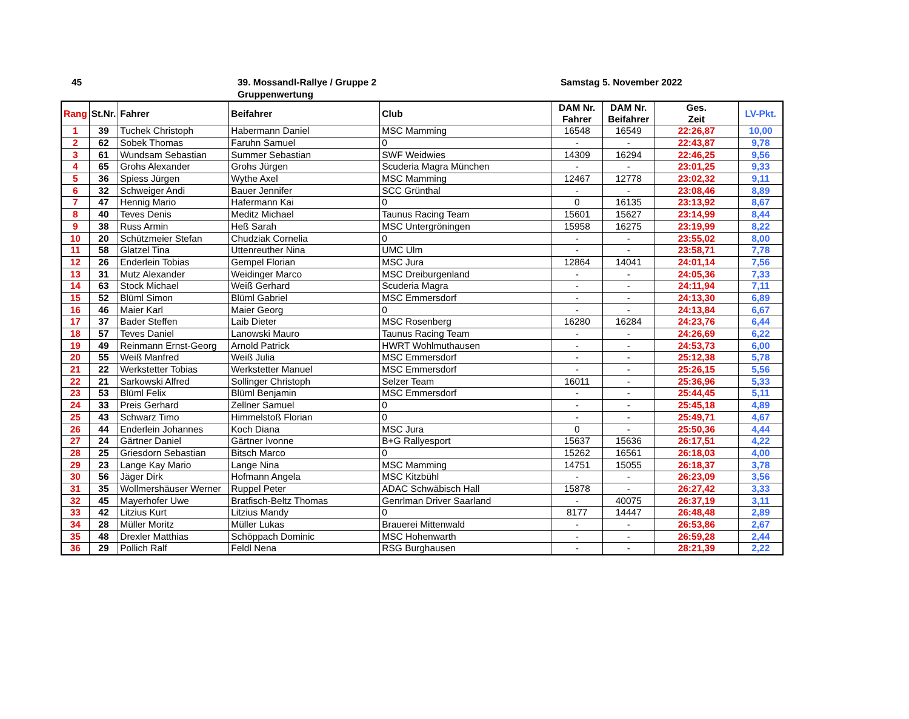45
39. Mossandl-Rallye / Gruppe 2
Gruppenwertung
Samstag 5. November 2022
| Rang | St.Nr. | Fahrer | Beifahrer | Club | DAM Nr. Fahrer | DAM Nr. Beifahrer | Ges. Zeit | LV-Pkt. |
| --- | --- | --- | --- | --- | --- | --- | --- | --- |
| 1 | 39 | Tuchek Christoph | Habermann Daniel | MSC Mamming | 16548 | 16549 | 22:26,87 | 10,00 |
| 2 | 62 | Sobek Thomas | Faruhn Samuel | 0 | - | - | 22:43,87 | 9,78 |
| 3 | 61 | Wundsam Sebastian | Summer Sebastian | SWF Weidwies | 14309 | 16294 | 22:46,25 | 9,56 |
| 4 | 65 | Grohs Alexander | Grohs Jürgen | Scuderia Magra München | - | - | 23:01,25 | 9,33 |
| 5 | 36 | Spiess Jürgen | Wythe Axel | MSC Mamming | 12467 | 12778 | 23:02,32 | 9,11 |
| 6 | 32 | Schweiger Andi | Bauer Jennifer | SCC Grünthal | - | - | 23:08,46 | 8,89 |
| 7 | 47 | Hennig Mario | Hafermann Kai | 0 | 0 | 16135 | 23:13,92 | 8,67 |
| 8 | 40 | Teves Denis | Meditz Michael | Taunus Racing Team | 15601 | 15627 | 23:14,99 | 8,44 |
| 9 | 38 | Russ Armin | Heß Sarah | MSC Untergröningen | 15958 | 16275 | 23:19,99 | 8,22 |
| 10 | 20 | Schützmeier Stefan | Chudziak Cornelia | 0 | - | - | 23:55,02 | 8,00 |
| 11 | 58 | Glatzel Tina | Uttenreuther Nina | UMC Ulm | - | - | 23:58,71 | 7,78 |
| 12 | 26 | Enderlein Tobias | Gempel Florian | MSC Jura | 12864 | 14041 | 24:01,14 | 7,56 |
| 13 | 31 | Mutz Alexander | Weidinger Marco | MSC Dreiburgenland | - | - | 24:05,36 | 7,33 |
| 14 | 63 | Stock Michael | Weiß Gerhard | Scuderia Magra | - | - | 24:11,94 | 7,11 |
| 15 | 52 | Blüml Simon | Blüml Gabriel | MSC Emmersdorf | - | - | 24:13,30 | 6,89 |
| 16 | 46 | Maier Karl | Maier Georg | 0 | - | - | 24:13,84 | 6,67 |
| 17 | 37 | Bader Steffen | Laib Dieter | MSC Rosenberg | 16280 | 16284 | 24:23,76 | 6,44 |
| 18 | 57 | Teves Daniel | Lanowski Mauro | Taunus Racing Team | - | - | 24:26,69 | 6,22 |
| 19 | 49 | Reinmann Ernst-Georg | Arnold Patrick | HWRT Wohlmuthausen | - | - | 24:53,73 | 6,00 |
| 20 | 55 | Weiß Manfred | Weiß Julia | MSC Emmersdorf | - | - | 25:12,38 | 5,78 |
| 21 | 22 | Werkstetter Tobias | Werkstetter Manuel | MSC Emmersdorf | - | - | 25:26,15 | 5,56 |
| 22 | 21 | Sarkowski Alfred | Sollinger Christoph | Selzer Team | 16011 | - | 25:36,96 | 5,33 |
| 23 | 53 | Blüml Felix | Blüml Benjamin | MSC Emmersdorf | - | - | 25:44,45 | 5,11 |
| 24 | 33 | Preis Gerhard | Zellner Samuel | 0 | - | - | 25:45,18 | 4,89 |
| 25 | 43 | Schwarz Timo | Himmelstoß Florian | 0 | - | - | 25:49,71 | 4,67 |
| 26 | 44 | Enderlein Johannes | Koch Diana | MSC Jura | 0 | - | 25:50,36 | 4,44 |
| 27 | 24 | Gärtner Daniel | Gärtner Ivonne | B+G Rallyesport | 15637 | 15636 | 26:17,51 | 4,22 |
| 28 | 25 | Griesdorn Sebastian | Bitsch Marco | 0 | 15262 | 16561 | 26:18,03 | 4,00 |
| 29 | 23 | Lange Kay Mario | Lange Nina | MSC Mamming | 14751 | 15055 | 26:18,37 | 3,78 |
| 30 | 56 | Jäger Dirk | Hofmann Angela | MSC Kitzbühl | - | - | 26:23,09 | 3,56 |
| 31 | 35 | Wollmershäuser Werner | Ruppel Peter | ADAC Schwäbisch Hall | 15878 | - | 26:27,42 | 3,33 |
| 32 | 45 | Mayerhofer Uwe | Bratfisch-Beltz Thomas | Genrlman Driver Saarland | - | 40075 | 26:37,19 | 3,11 |
| 33 | 42 | Litzius Kurt | Litzius Mandy | 0 | 8177 | 14447 | 26:48,48 | 2,89 |
| 34 | 28 | Müller Moritz | Müller Lukas | Brauerei Mittenwald | - | - | 26:53,86 | 2,67 |
| 35 | 48 | Drexler Matthias | Schöppach Dominic | MSC Hohenwarth | - | - | 26:59,28 | 2,44 |
| 36 | 29 | Pollich Ralf | Feldl Nena | RSG Burghausen | - | - | 28:21,39 | 2,22 |